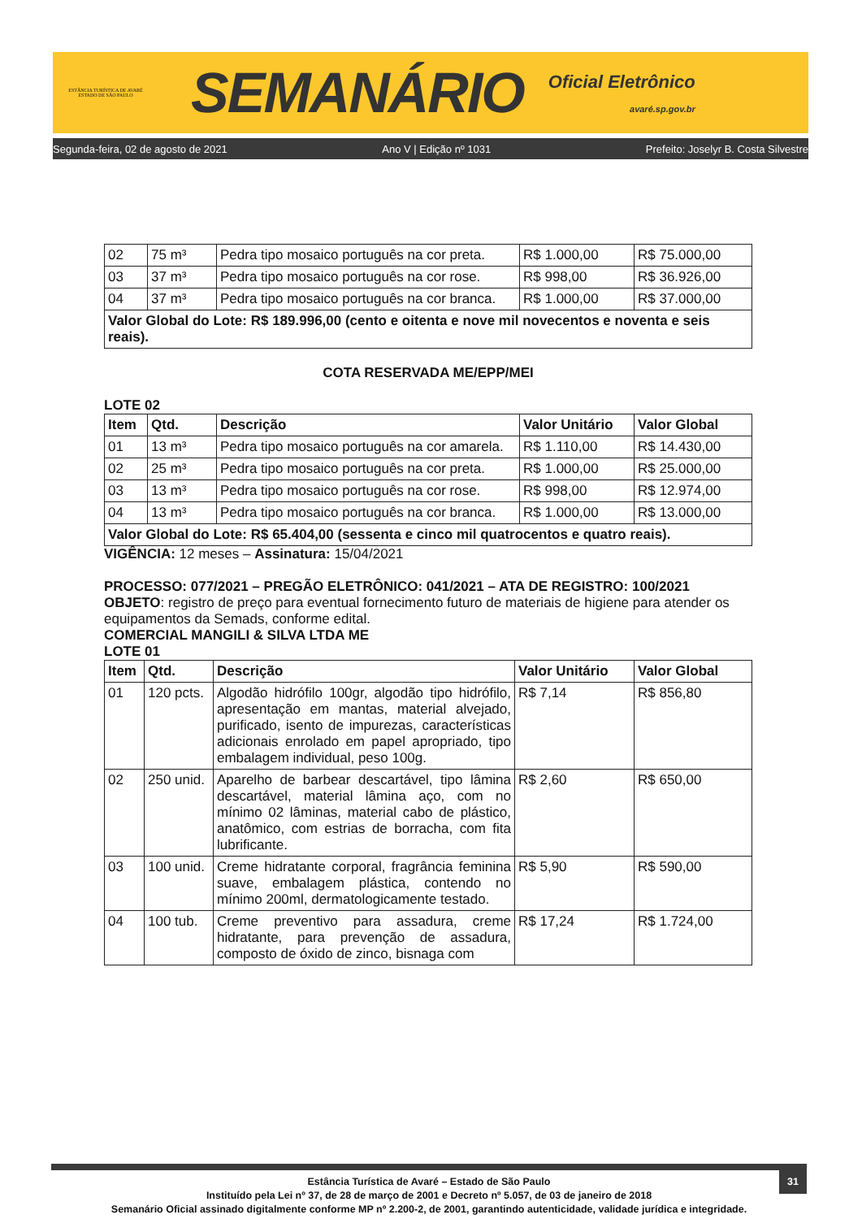ESTÂNCIA TURÍSTICA DE AVARÉ
ESTADO DE SÃO PAULO
SEMANÁRIO
Oficial Eletrônico
avaré.sp.gov.br
Segunda-feira, 02 de agosto de 2021 Ano V | Edição nº 1031 Prefeito: Joselyr B. Costa Silvestre
| 02 | 75 m³ | Pedra tipo mosaico português na cor preta. | R$ 1.000,00 | R$ 75.000,00 |
| 03 | 37 m³ | Pedra tipo mosaico português na cor rose. | R$ 998,00 | R$ 36.926,00 |
| 04 | 37 m³ | Pedra tipo mosaico português na cor branca. | R$ 1.000,00 | R$ 37.000,00 |
| Valor Global do Lote: R$ 189.996,00 (cento e oitenta e nove mil novecentos e noventa e seis reais). | | | | |
COTA RESERVADA ME/EPP/MEI
LOTE 02
| Item | Qtd. | Descrição | Valor Unitário | Valor Global |
| --- | --- | --- | --- | --- |
| 01 | 13 m³ | Pedra tipo mosaico português na cor amarela. | R$ 1.110,00 | R$ 14.430,00 |
| 02 | 25 m³ | Pedra tipo mosaico português na cor preta. | R$ 1.000,00 | R$ 25.000,00 |
| 03 | 13 m³ | Pedra tipo mosaico português na cor rose. | R$ 998,00 | R$ 12.974,00 |
| 04 | 13 m³ | Pedra tipo mosaico português na cor branca. | R$ 1.000,00 | R$ 13.000,00 |
| Valor Global do Lote: R$ 65.404,00 (sessenta e cinco mil quatrocentos e quatro reais). | | | | |
VIGÊNCIA: 12 meses – Assinatura: 15/04/2021
PROCESSO: 077/2021 – PREGÃO ELETRÔNICO: 041/2021 – ATA DE REGISTRO: 100/2021
OBJETO: registro de preço para eventual fornecimento futuro de materiais de higiene para atender os equipamentos da Semads, conforme edital.
COMERCIAL MANGILI & SILVA LTDA ME
LOTE 01
| Item | Qtd. | Descrição | Valor Unitário | Valor Global |
| --- | --- | --- | --- | --- |
| 01 | 120 pcts. | Algodão hidrófilo 100gr, algodão tipo hidrófilo, apresentação em mantas, material alvejado, purificado, isento de impurezas, características adicionais enrolado em papel apropriado, tipo embalagem individual, peso 100g. | R$ 7,14 | R$ 856,80 |
| 02 | 250 unid. | Aparelho de barbear descartável, tipo lâmina descartável, material lâmina aço, com no mínimo 02 lâminas, material cabo de plástico, anatômico, com estrias de borracha, com fita lubrificante. | R$ 2,60 | R$ 650,00 |
| 03 | 100 unid. | Creme hidratante corporal, fragrância feminina suave, embalagem plástica, contendo no mínimo 200ml, dermatologicamente testado. | R$ 5,90 | R$ 590,00 |
| 04 | 100 tub. | Creme preventivo para assadura, creme hidratante, para prevenção de assadura, composto de óxido de zinco, bisnaga com | R$ 17,24 | R$ 1.724,00 |
31
Estância Turística de Avaré – Estado de São Paulo
Instituído pela Lei nº 37, de 28 de março de 2001 e Decreto nº 5.057, de 03 de janeiro de 2018
Semanário Oficial assinado digitalmente conforme MP nº 2.200-2, de 2001, garantindo autenticidade, validade jurídica e integridade.